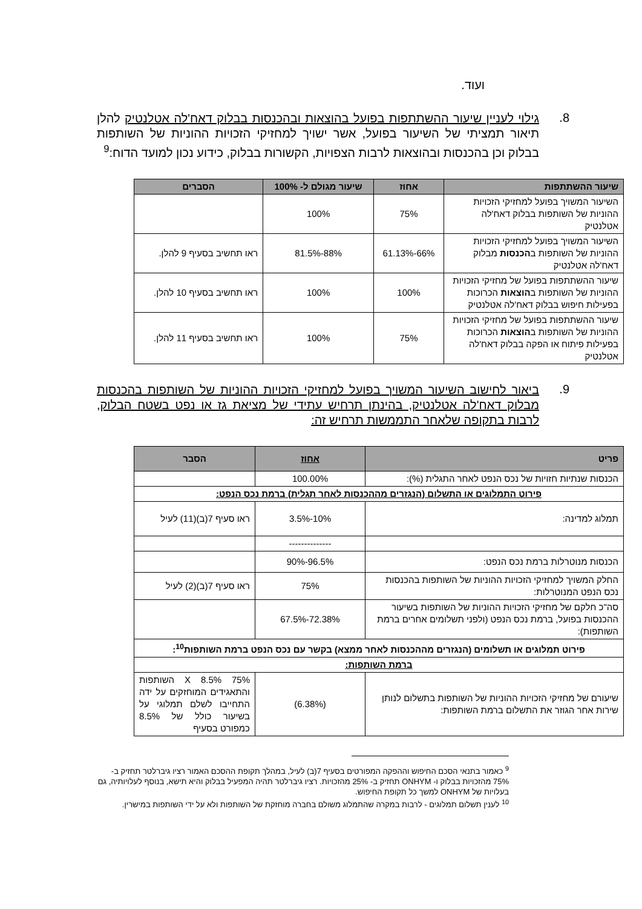ועוד.
8.
גילוי לעניין שיעור ההשתתפות בפועל בהוצאות ובהכנסות בבלוק דאח'לה אטלנטיק להלן תיאור תמציתי של השיעור בפועל, אשר ישויך למחזיקי הזכויות ההוניות של השותפות בבלוק וכן בהכנסות ובהוצאות לרבות הצפויות, הקשורות בבלוק, כידוע נכון למועד הדוח:<sup>9</sup>
| שיעור ההשתתפות | אחוז | שיעור מגולם ל- 100% | הסברים |
| --- | --- | --- | --- |
| השיעור המשויך בפועל למחזיקי הזכויות ההוניות של השותפות בבלוק דאח'לה אטלנטיק | 75% | 100% | |
| השיעור המשויך בפועל למחזיקי הזכויות ההוניות של השותפות ב הכנסות מבלוק דאח'לה אטלנטיק | 66%-61.13% | 88%-81.5% | ראו תחשיב בסעיף 9 להלן. |
| שיעור ההשתתפות בפועל של מחזיקי הזכויות ההוניות של השותפות ב הוצאות הכרוכות בפעילות חיפוש בבלוק דאח'לה אטלנטיק | 100% | 100% | ראו תחשיב בסעיף 10 להלן. |
| שיעור ההשתתפות בפועל של מחזיקי הזכויות ההוניות של השותפות ב הוצאות הכרוכות בפעילות פיתוח או הפקה בבלוק דאח'לה אטלנטיק | 75% | 100% | ראו תחשיב בסעיף 11 להלן. |
9.
ביאור לחישוב השיעור המשויך בפועל למחזיקי הזכויות ההוניות של השותפות בהכנסות מבלוק דאח'לה אטלנטיק, בהינתן תרחיש עתידי של מציאת גז או נפט בשטח הבלוק, לרבות בתקופה שלאחר התממשות תרחיש זה:
| פריט | אחוז | הסבר |
| --- | --- | --- |
| הכנסות שנתיות חזויות של נכס הנפט לאחר התגלית (%): | 100.00% | |
| פירוט התמלוגים או התשלום (הנגזרים מההכנסות לאחר תגלית) ברמת נכס הנפט: | | |
| תמלוג למדינה: | 10%-3.5% | ראו סעיף 7(ב)(11) לעיל |
| | -------------- | |
| הכנסות מנוטרלות ברמת נכס הנפט: | 96.5%-90% | |
| החלק המשויך למחזיקי הזכויות ההוניות של השותפות בהכנסות נכס הנפט המנוטרלות: | 75% | ראו סעיף 7(ב)(2) לעיל |
| סה"כ חלקם של מחזיקי הזכויות ההוניות של השותפות בשיעור ההכנסות בפועל, ברמת נכס הנפט (ולפני תשלומים אחרים ברמת השותפות): | 72.38%-67.5% | |
| פירוט תמלוגים או תשלומים (הנגזרים מההכנסות לאחר ממצא) בקשר עם נכס הנפט ברמת השותפות<sup>10</sup>: | | |
| ברמת השותפות: | | |
| שיעורם של מחזיקי הזכויות ההוניות של השותפות בתשלום לנותן שירות אחר הגוזר את התשלום ברמת השותפות: | (6.38%) | 75% X 8.5% השותפות והתאגידים המוחזקים על ידה התחייבו לשלם תמלוגי על בשיעור כולל של 8.5% כמפורט בסעיף |
<sup>9</sup> כאמור בתנאי הסכם החיפוש וההפקה המפורטים בסעיף 7(ב) לעיל, במהלך תקופת ההסכם האמור רציו גיברלטר תחזיק ב- 75% מהזכויות בבלוק ו- ONHYM תחזיק ב- 25% מהזכויות. רציו גיברלטר תהיה המפעיל בבלוק והיא תישא, בנוסף לעלויותיה, גם בעלויות של ONHYM למשך כל תקופת החיפוש.
<sup>10</sup> לענין תשלום תמלוגים - לרבות במקרה שהתמלוג משולם בחברה מוחזקת של השותפות ולא על ידי השותפות במישרין.